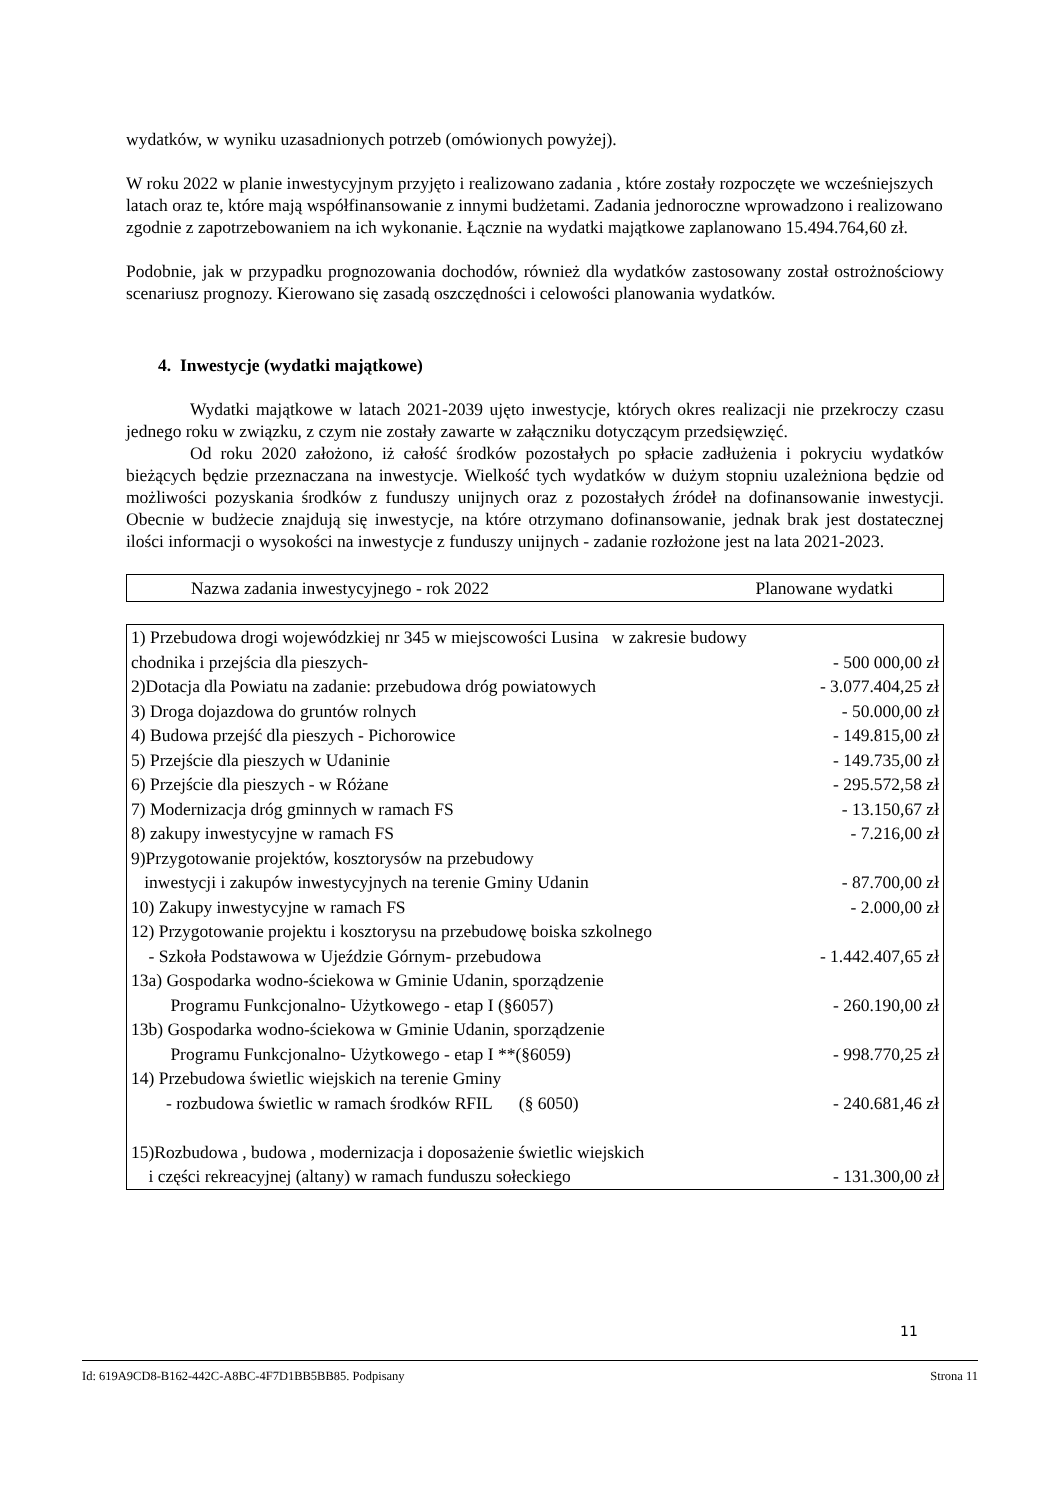wydatków, w wyniku uzasadnionych potrzeb (omówionych powyżej).
W roku 2022 w planie inwestycyjnym przyjęto i realizowano zadania , które zostały rozpoczęte we wcześniejszych latach oraz te, które mają współfinansowanie z innymi budżetami. Zadania jednoroczne wprowadzono i realizowano zgodnie z zapotrzebowaniem na ich wykonanie. Łącznie na wydatki majątkowe zaplanowano 15.494.764,60 zł.
Podobnie, jak w przypadku prognozowania dochodów, również dla wydatków zastosowany został ostrożnościowy scenariusz prognozy. Kierowano się zasadą oszczędności i celowości planowania wydatków.
4. Inwestycje (wydatki majątkowe)
Wydatki majątkowe w latach 2021-2039 ujęto inwestycje, których okres realizacji nie przekroczy czasu jednego roku w związku, z czym nie zostały zawarte w załączniku dotyczącym przedsięwzięć.
Od roku 2020 założono, iż całość środków pozostałych po spłacie zadłużenia i pokryciu wydatków bieżących będzie przeznaczana na inwestycje. Wielkość tych wydatków w dużym stopniu uzależniona będzie od możliwości pozyskania środków z funduszy unijnych oraz z pozostałych źródeł na dofinansowanie inwestycji. Obecnie w budżecie znajdują się inwestycje, na które otrzymano dofinansowanie, jednak brak jest dostatecznej ilości informacji o wysokości na inwestycje z funduszy unijnych - zadanie rozłożone jest na lata 2021-2023.
| Nazwa zadania inwestycyjnego - rok 2022 | Planowane wydatki |
| 1) Przebudowa drogi wojewódzkiej nr 345 w miejscowości Lusina w zakresie budowy | |
| chodnika i przejścia dla pieszych- | - 500 000,00 zł |
| 2)Dotacja dla Powiatu na zadanie: przebudowa dróg powiatowych | - 3.077.404,25 zł |
| 3) Droga dojazdowa do gruntów rolnych | - 50.000,00 zł |
| 4) Budowa przejść dla pieszych - Pichorowice | - 149.815,00 zł |
| 5) Przejście dla pieszych w Udaninie | - 149.735,00 zł |
| 6) Przejście dla pieszych - w Różane | - 295.572,58 zł |
| 7) Modernizacja dróg gminnych w ramach FS | - 13.150,67 zł |
| 8) zakupy inwestycyjne w ramach FS | - 7.216,00 zł |
| 9)Przygotowanie projektów, kosztorysów na przebudowy | |
| inwestycji i zakupów inwestycyjnych na terenie Gminy Udanin | - 87.700,00 zł |
| 10) Zakupy inwestycyjne w ramach FS | - 2.000,00 zł |
| 12) Przygotowanie projektu i kosztorysu na przebudowę boiska szkolnego | |
| - Szkoła Podstawowa w Ujeździe Górnym- przebudowa | - 1.442.407,65 zł |
| 13a) Gospodarka wodno-ściekowa w Gminie Udanin, sporządzenie | |
| Programu Funkcjonalno- Użytkowego - etap I (§6057) | - 260.190,00 zł |
| 13b) Gospodarka wodno-ściekowa w Gminie Udanin, sporządzenie | |
| Programu Funkcjonalno- Użytkowego - etap I **(§6059) | - 998.770,25 zł |
| 14) Przebudowa świetlic wiejskich na terenie Gminy | |
| - rozbudowa świetlic w ramach środków RFIL (§ 6050) | - 240.681,46 zł |
| 15)Rozbudowa , budowa , modernizacja i doposażenie świetlic wiejskich | |
| i części rekreacyjnej (altany) w ramach funduszu sołeckiego | - 131.300,00 zł |
11
Id: 619A9CD8-B162-442C-A8BC-4F7D1BB5BB85. Podpisany Strona 11